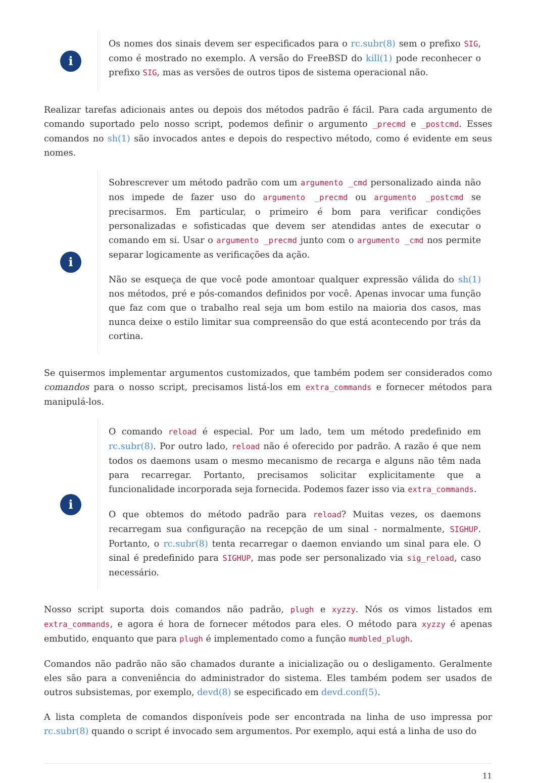i
Os nomes dos sinais devem ser especificados para o rc.subr(8) sem o prefixo SIG, como é mostrado no exemplo. A versão do FreeBSD do kill(1) pode reconhecer o prefixo SIG, mas as versões de outros tipos de sistema operacional não.
Realizar tarefas adicionais antes ou depois dos métodos padrão é fácil. Para cada argumento de comando suportado pelo nosso script, podemos definir o argumento _precmd e _postcmd. Esses comandos no sh(1) são invocados antes e depois do respectivo método, como é evidente em seus nomes.
i
Sobrescrever um método padrão com um argumento _cmd personalizado ainda não nos impede de fazer uso do argumento _precmd ou argumento _postcmd se precisarmos. Em particular, o primeiro é bom para verificar condições personalizadas e sofisticadas que devem ser atendidas antes de executar o comando em si. Usar o argumento _precmd junto com o argumento _cmd nos permite separar logicamente as verificações da ação.
Não se esqueça de que você pode amontoar qualquer expressão válida do sh(1) nos métodos, pré e pós-comandos definidos por você. Apenas invocar uma função que faz com que o trabalho real seja um bom estilo na maioria dos casos, mas nunca deixe o estilo limitar sua compreensão do que está acontecendo por trás da cortina.
Se quisermos implementar argumentos customizados, que também podem ser considerados como comandos para o nosso script, precisamos listá-los em extra_commands e fornecer métodos para manipulá-los.
i
O comando reload é especial. Por um lado, tem um método predefinido em rc.subr(8). Por outro lado, reload não é oferecido por padrão. A razão é que nem todos os daemons usam o mesmo mecanismo de recarga e alguns não têm nada para recarregar. Portanto, precisamos solicitar explicitamente que a funcionalidade incorporada seja fornecida. Podemos fazer isso via extra_commands.
O que obtemos do método padrão para reload? Muitas vezes, os daemons recarregam sua configuração na recepção de um sinal - normalmente, SIGHUP. Portanto, o rc.subr(8) tenta recarregar o daemon enviando um sinal para ele. O sinal é predefinido para SIGHUP, mas pode ser personalizado via sig_reload, caso necessário.
Nosso script suporta dois comandos não padrão, plugh e xyzzy. Nós os vimos listados em extra_commands, e agora é hora de fornecer métodos para eles. O método para xyzzy é apenas embutido, enquanto que para plugh é implementado como a função mumbled_plugh.
Comandos não padrão não são chamados durante a inicialização ou o desligamento. Geralmente eles são para a conveniência do administrador do sistema. Eles também podem ser usados de outros subsistemas, por exemplo, devd(8) se especificado em devd.conf(5).
A lista completa de comandos disponíveis pode ser encontrada na linha de uso impressa por rc.subr(8) quando o script é invocado sem argumentos. Por exemplo, aqui está a linha de uso do
11